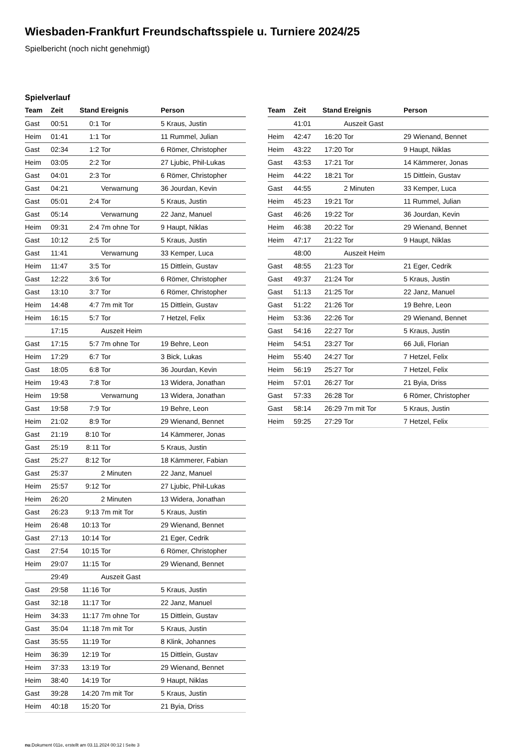Wiesbaden-Frankfurt Freundschaftsspiele u. Turniere 2024/25
Spielbericht (noch nicht genehmigt)
Spielverlauf
| Team | Zeit | Stand | Ereignis | Person |
| --- | --- | --- | --- | --- |
| Gast | 00:51 | 0:1 | Tor | 5 Kraus, Justin |
| Heim | 01:41 | 1:1 | Tor | 11 Rummel, Julian |
| Gast | 02:34 | 1:2 | Tor | 6 Römer, Christopher |
| Heim | 03:05 | 2:2 | Tor | 27 Ljubic, Phil-Lukas |
| Gast | 04:01 | 2:3 | Tor | 6 Römer, Christopher |
| Gast | 04:21 | | Verwarnung | 36 Jourdan, Kevin |
| Gast | 05:01 | 2:4 | Tor | 5 Kraus, Justin |
| Gast | 05:14 | | Verwarnung | 22 Janz, Manuel |
| Heim | 09:31 | 2:4 | 7m ohne Tor | 9 Haupt, Niklas |
| Gast | 10:12 | 2:5 | Tor | 5 Kraus, Justin |
| Gast | 11:41 | | Verwarnung | 33 Kemper, Luca |
| Heim | 11:47 | 3:5 | Tor | 15 Dittlein, Gustav |
| Gast | 12:22 | 3:6 | Tor | 6 Römer, Christopher |
| Gast | 13:10 | 3:7 | Tor | 6 Römer, Christopher |
| Heim | 14:48 | 4:7 | 7m mit Tor | 15 Dittlein, Gustav |
| Heim | 16:15 | 5:7 | Tor | 7 Hetzel, Felix |
| | 17:15 | | Auszeit Heim | |
| Gast | 17:15 | 5:7 | 7m ohne Tor | 19 Behre, Leon |
| Heim | 17:29 | 6:7 | Tor | 3 Bick, Lukas |
| Gast | 18:05 | 6:8 | Tor | 36 Jourdan, Kevin |
| Heim | 19:43 | 7:8 | Tor | 13 Widera, Jonathan |
| Heim | 19:58 | | Verwarnung | 13 Widera, Jonathan |
| Gast | 19:58 | 7:9 | Tor | 19 Behre, Leon |
| Heim | 21:02 | 8:9 | Tor | 29 Wienand, Bennet |
| Gast | 21:19 | 8:10 | Tor | 14 Kämmerer, Jonas |
| Gast | 25:19 | 8:11 | Tor | 5 Kraus, Justin |
| Gast | 25:27 | 8:12 | Tor | 18 Kämmerer, Fabian |
| Gast | 25:37 | | 2 Minuten | 22 Janz, Manuel |
| Heim | 25:57 | 9:12 | Tor | 27 Ljubic, Phil-Lukas |
| Heim | 26:20 | | 2 Minuten | 13 Widera, Jonathan |
| Gast | 26:23 | 9:13 | 7m mit Tor | 5 Kraus, Justin |
| Heim | 26:48 | 10:13 | Tor | 29 Wienand, Bennet |
| Gast | 27:13 | 10:14 | Tor | 21 Eger, Cedrik |
| Gast | 27:54 | 10:15 | Tor | 6 Römer, Christopher |
| Heim | 29:07 | 11:15 | Tor | 29 Wienand, Bennet |
| | 29:49 | | Auszeit Gast | |
| Gast | 29:58 | 11:16 | Tor | 5 Kraus, Justin |
| Gast | 32:18 | 11:17 | Tor | 22 Janz, Manuel |
| Heim | 34:33 | 11:17 | 7m ohne Tor | 15 Dittlein, Gustav |
| Gast | 35:04 | 11:18 | 7m mit Tor | 5 Kraus, Justin |
| Gast | 35:55 | 11:19 | Tor | 8 Klink, Johannes |
| Heim | 36:39 | 12:19 | Tor | 15 Dittlein, Gustav |
| Heim | 37:33 | 13:19 | Tor | 29 Wienand, Bennet |
| Heim | 38:40 | 14:19 | Tor | 9 Haupt, Niklas |
| Gast | 39:28 | 14:20 | 7m mit Tor | 5 Kraus, Justin |
| Heim | 40:18 | 15:20 | Tor | 21 Byia, Driss |
| Team | Zeit | Stand | Ereignis | Person |
| --- | --- | --- | --- | --- |
| | 41:01 | | Auszeit Gast | |
| Heim | 42:47 | 16:20 | Tor | 29 Wienand, Bennet |
| Heim | 43:22 | 17:20 | Tor | 9 Haupt, Niklas |
| Gast | 43:53 | 17:21 | Tor | 14 Kämmerer, Jonas |
| Heim | 44:22 | 18:21 | Tor | 15 Dittlein, Gustav |
| Gast | 44:55 | | 2 Minuten | 33 Kemper, Luca |
| Heim | 45:23 | 19:21 | Tor | 11 Rummel, Julian |
| Gast | 46:26 | 19:22 | Tor | 36 Jourdan, Kevin |
| Heim | 46:38 | 20:22 | Tor | 29 Wienand, Bennet |
| Heim | 47:17 | 21:22 | Tor | 9 Haupt, Niklas |
| | 48:00 | | Auszeit Heim | |
| Gast | 48:55 | 21:23 | Tor | 21 Eger, Cedrik |
| Gast | 49:37 | 21:24 | Tor | 5 Kraus, Justin |
| Gast | 51:13 | 21:25 | Tor | 22 Janz, Manuel |
| Gast | 51:22 | 21:26 | Tor | 19 Behre, Leon |
| Heim | 53:36 | 22:26 | Tor | 29 Wienand, Bennet |
| Gast | 54:16 | 22:27 | Tor | 5 Kraus, Justin |
| Heim | 54:51 | 23:27 | Tor | 66 Juli, Florian |
| Heim | 55:40 | 24:27 | Tor | 7 Hetzel, Felix |
| Heim | 56:19 | 25:27 | Tor | 7 Hetzel, Felix |
| Heim | 57:01 | 26:27 | Tor | 21 Byia, Driss |
| Gast | 57:33 | 26:28 | Tor | 6 Römer, Christopher |
| Gast | 58:14 | 26:29 | 7m mit Tor | 5 Kraus, Justin |
| Heim | 59:25 | 27:29 | Tor | 7 Hetzel, Felix |
nu.Dokument 011e, erstellt am 03.11.2024 00:12 | Seite 3